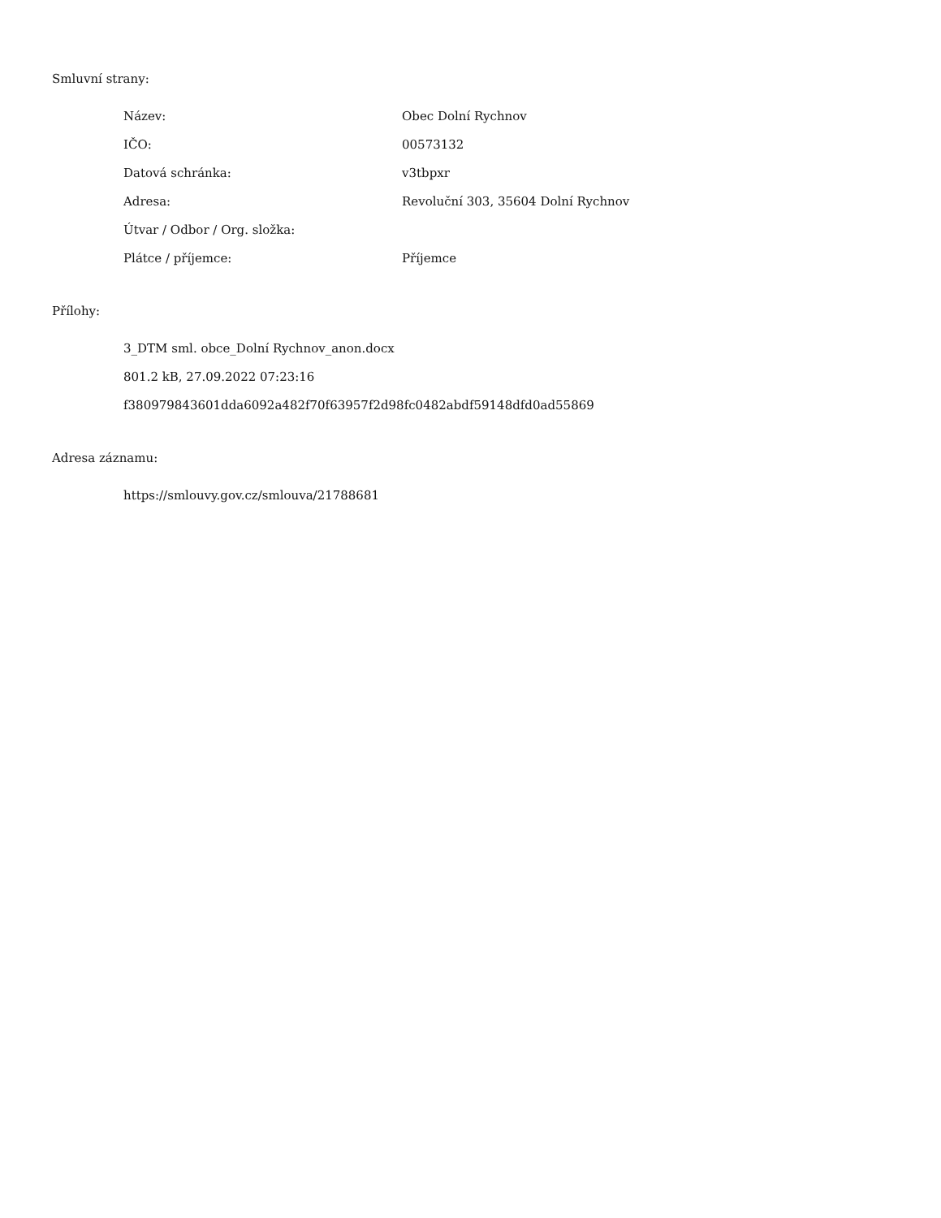Smluvní strany:
| Název: | Obec Dolní Rychnov |
| IČO: | 00573132 |
| Datová schránka: | v3tbpxr |
| Adresa: | Revoluční 303, 35604 Dolní Rychnov |
| Útvar / Odbor / Org. složka: | |
| Plátce / příjemce: | Příjemce |
Přílohy:
3_DTM sml. obce_Dolní Rychnov_anon.docx
801.2 kB, 27.09.2022 07:23:16
f380979843601dda6092a482f70f63957f2d98fc0482abdf59148dfd0ad55869
Adresa záznamu:
https://smlouvy.gov.cz/smlouva/21788681